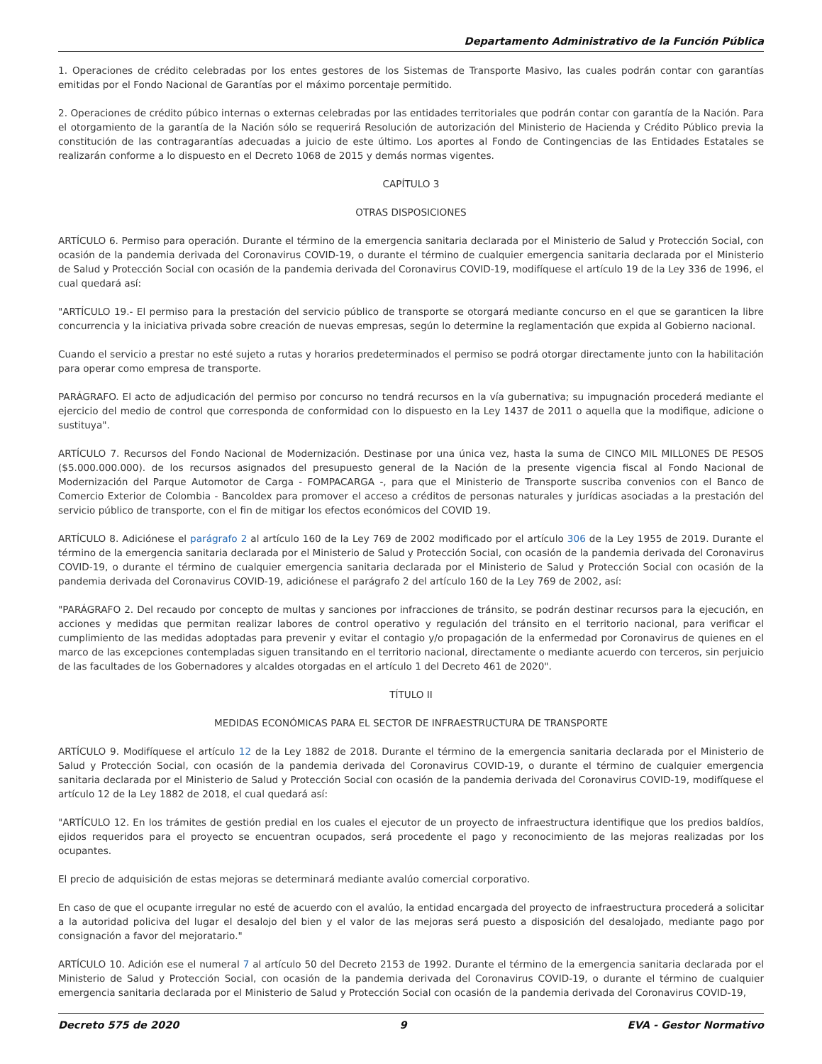Departamento Administrativo de la Función Pública
1. Operaciones de crédito celebradas por los entes gestores de los Sistemas de Transporte Masivo, las cuales podrán contar con garantías emitidas por el Fondo Nacional de Garantías por el máximo porcentaje permitido.
2. Operaciones de crédito púbico internas o externas celebradas por las entidades territoriales que podrán contar con garantía de la Nación. Para el otorgamiento de la garantía de la Nación sólo se requerirá Resolución de autorización del Ministerio de Hacienda y Crédito Público previa la constitución de las contragarantías adecuadas a juicio de este último. Los aportes al Fondo de Contingencias de las Entidades Estatales se realizarán conforme a lo dispuesto en el Decreto 1068 de 2015 y demás normas vigentes.
CAPÍTULO 3
OTRAS DISPOSICIONES
ARTÍCULO 6. Permiso para operación. Durante el término de la emergencia sanitaria declarada por el Ministerio de Salud y Protección Social, con ocasión de la pandemia derivada del Coronavirus COVID-19, o durante el término de cualquier emergencia sanitaria declarada por el Ministerio de Salud y Protección Social con ocasión de la pandemia derivada del Coronavirus COVID-19, modifíquese el artículo 19 de la Ley 336 de 1996, el cual quedará así:
"ARTÍCULO 19.- El permiso para la prestación del servicio público de transporte se otorgará mediante concurso en el que se garanticen la libre concurrencia y la iniciativa privada sobre creación de nuevas empresas, según lo determine la reglamentación que expida al Gobierno nacional.
Cuando el servicio a prestar no esté sujeto a rutas y horarios predeterminados el permiso se podrá otorgar directamente junto con la habilitación para operar como empresa de transporte.
PARÁGRAFO. El acto de adjudicación del permiso por concurso no tendrá recursos en la vía gubernativa; su impugnación procederá mediante el ejercicio del medio de control que corresponda de conformidad con lo dispuesto en la Ley 1437 de 2011 o aquella que la modifique, adicione o sustituya".
ARTÍCULO 7. Recursos del Fondo Nacional de Modernización. Destinase por una única vez, hasta la suma de CINCO MIL MILLONES DE PESOS ($5.000.000.000). de los recursos asignados del presupuesto general de la Nación de la presente vigencia fiscal al Fondo Nacional de Modernización del Parque Automotor de Carga - FOMPACARGA -, para que el Ministerio de Transporte suscriba convenios con el Banco de Comercio Exterior de Colombia - Bancoldex para promover el acceso a créditos de personas naturales y jurídicas asociadas a la prestación del servicio público de transporte, con el fin de mitigar los efectos económicos del COVID 19.
ARTÍCULO 8. Adiciónese el parágrafo 2 al artículo 160 de la Ley 769 de 2002 modificado por el artículo 306 de la Ley 1955 de 2019. Durante el término de la emergencia sanitaria declarada por el Ministerio de Salud y Protección Social, con ocasión de la pandemia derivada del Coronavirus COVID-19, o durante el término de cualquier emergencia sanitaria declarada por el Ministerio de Salud y Protección Social con ocasión de la pandemia derivada del Coronavirus COVID-19, adiciónese el parágrafo 2 del artículo 160 de la Ley 769 de 2002, así:
"PARÁGRAFO 2. Del recaudo por concepto de multas y sanciones por infracciones de tránsito, se podrán destinar recursos para la ejecución, en acciones y medidas que permitan realizar labores de control operativo y regulación del tránsito en el territorio nacional, para verificar el cumplimiento de las medidas adoptadas para prevenir y evitar el contagio y/o propagación de la enfermedad por Coronavirus de quienes en el marco de las excepciones contempladas siguen transitando en el territorio nacional, directamente o mediante acuerdo con terceros, sin perjuicio de las facultades de los Gobernadores y alcaldes otorgadas en el artículo 1 del Decreto 461 de 2020".
TÍTULO II
MEDIDAS ECONÓMICAS PARA EL SECTOR DE INFRAESTRUCTURA DE TRANSPORTE
ARTÍCULO 9. Modifíquese el artículo 12 de la Ley 1882 de 2018. Durante el término de la emergencia sanitaria declarada por el Ministerio de Salud y Protección Social, con ocasión de la pandemia derivada del Coronavirus COVID-19, o durante el término de cualquier emergencia sanitaria declarada por el Ministerio de Salud y Protección Social con ocasión de la pandemia derivada del Coronavirus COVID-19, modifíquese el artículo 12 de la Ley 1882 de 2018, el cual quedará así:
"ARTÍCULO 12. En los trámites de gestión predial en los cuales el ejecutor de un proyecto de infraestructura identifique que los predios baldíos, ejidos requeridos para el proyecto se encuentran ocupados, será procedente el pago y reconocimiento de las mejoras realizadas por los ocupantes.
El precio de adquisición de estas mejoras se determinará mediante avalúo comercial corporativo.
En caso de que el ocupante irregular no esté de acuerdo con el avalúo, la entidad encargada del proyecto de infraestructura procederá a solicitar a la autoridad policiva del lugar el desalojo del bien y el valor de las mejoras será puesto a disposición del desalojado, mediante pago por consignación a favor del mejoratario."
ARTÍCULO 10. Adición ese el numeral 7 al artículo 50 del Decreto 2153 de 1992. Durante el término de la emergencia sanitaria declarada por el Ministerio de Salud y Protección Social, con ocasión de la pandemia derivada del Coronavirus COVID-19, o durante el término de cualquier emergencia sanitaria declarada por el Ministerio de Salud y Protección Social con ocasión de la pandemia derivada del Coronavirus COVID-19,
Decreto 575 de 2020 9 EVA - Gestor Normativo